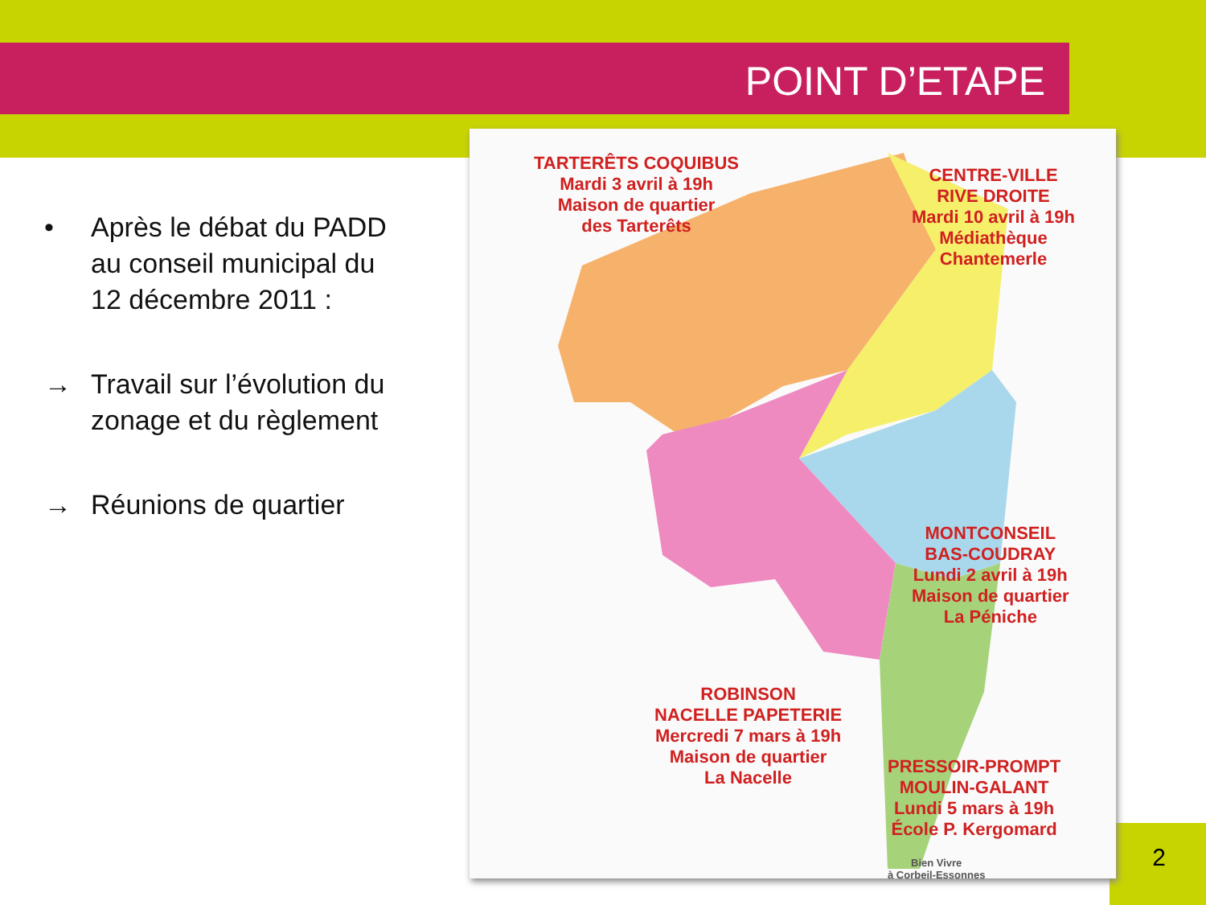POINT D’ETAPE
• Après le débat du PADD au conseil municipal du 12 décembre 2011 :
→ Travail sur l’évolution du zonage et du règlement
→ Réunions de quartier
TARTERÊTS COQUIBUS
Mardi 3 avril à 19h
Maison de quartier
des Tarterêts
CENTRE-VILLE
RIVE DROITE
Mardi 10 avril à 19h
Médiathèque
Chantemerle
MONTCONSEIL
BAS-COUDRAY
Lundi 2 avril à 19h
Maison de quartier
La Péniche
ROBINSON
NACELLE PAPETERIE
Mercredi 7 mars à 19h
Maison de quartier
La Nacelle
PRESSOIR-PROMPT
MOULIN-GALANT
Lundi 5 mars à 19h
École P. Kergomard
Bien Vivre
à Corbeil-Essonnes
2